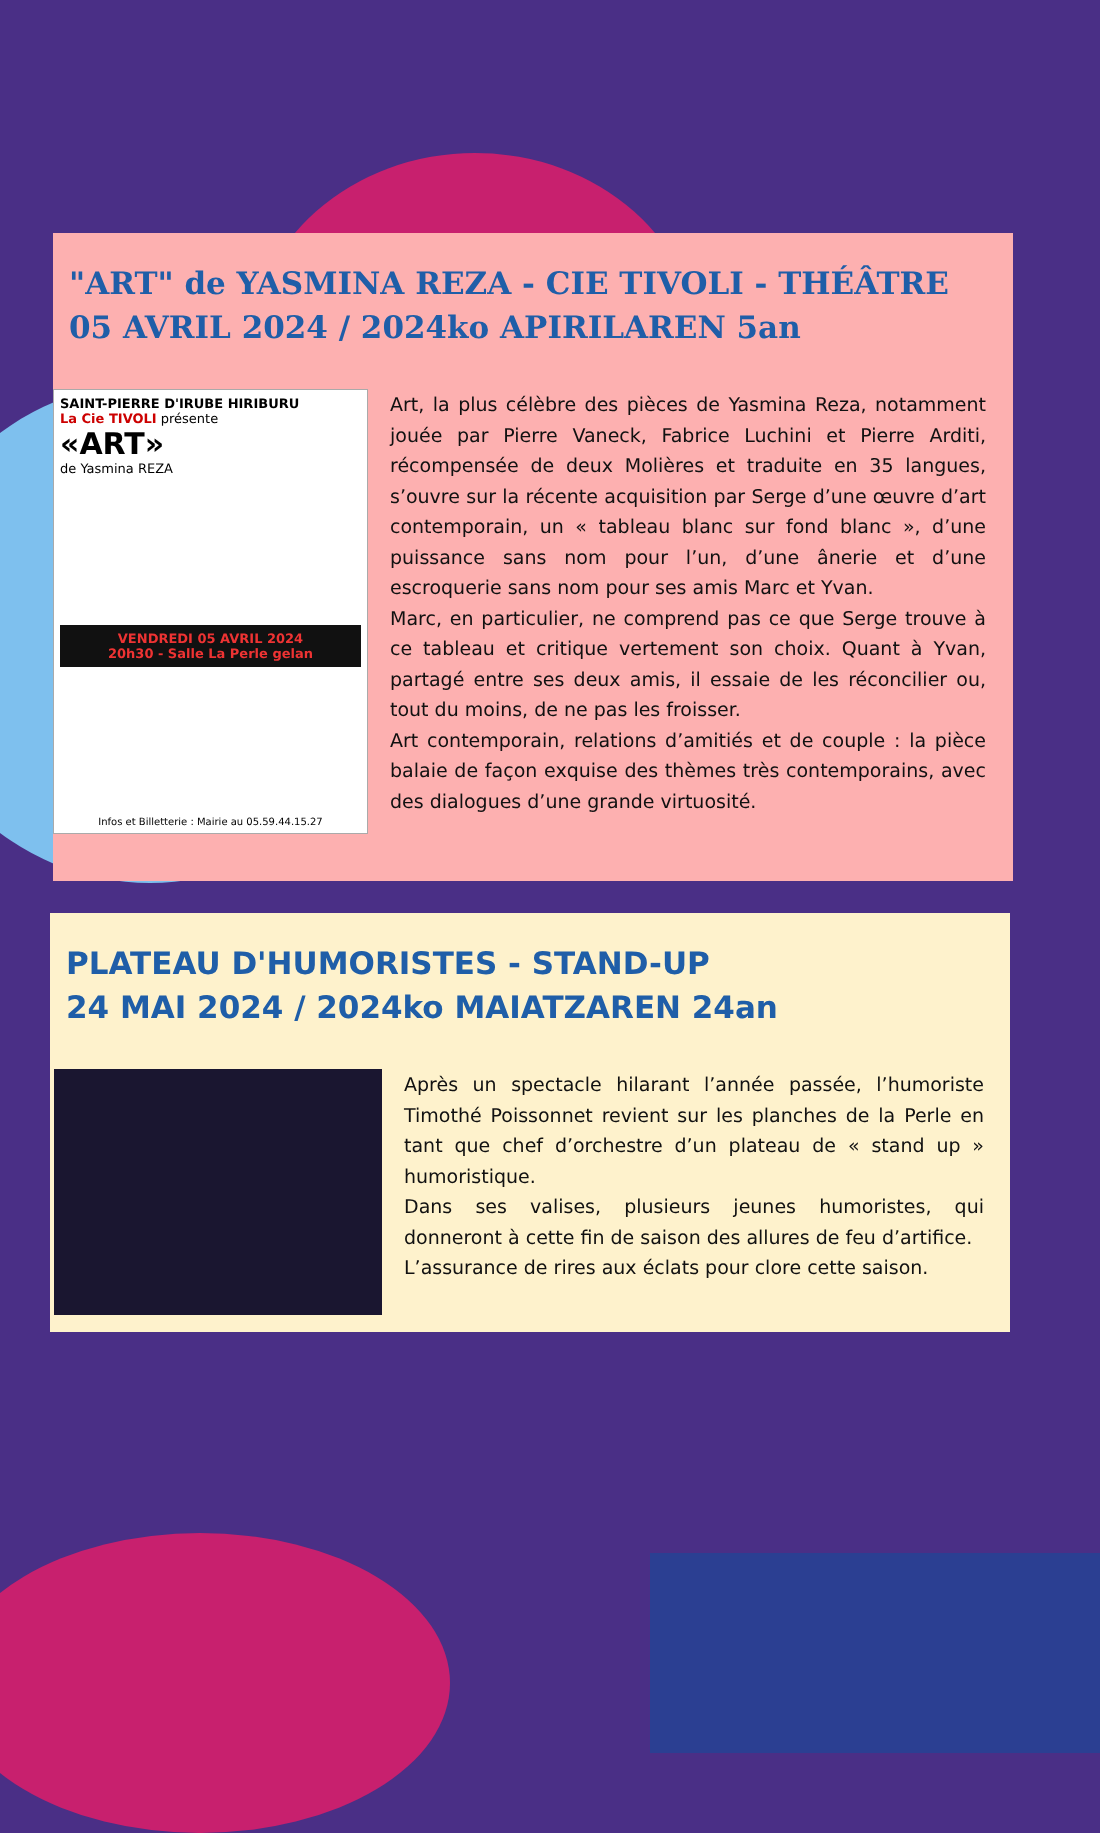"ART" de YASMINA REZA - CIE TIVOLI - THÉÂTRE
05 AVRIL 2024 / 2024ko APIRILAREN 5an
SAINT-PIERRE D'IRUBE HIRIBURU
La Cie TIVOLI présente
«ART»
de Yasmina REZA
VENDREDI 05 AVRIL 2024
20h30 - Salle La Perle gelan
Infos et Billetterie : Mairie au 05.59.44.15.27
Art, la plus célèbre des pièces de Yasmina Reza, notamment jouée par Pierre Vaneck, Fabrice Luchini et Pierre Arditi, récompensée de deux Molières et traduite en 35 langues, s’ouvre sur la récente acquisition par Serge d’une œuvre d’art contemporain, un « tableau blanc sur fond blanc », d’une puissance sans nom pour l’un, d’une ânerie et d’une escroquerie sans nom pour ses amis Marc et Yvan.
Marc, en particulier, ne comprend pas ce que Serge trouve à ce tableau et critique vertement son choix. Quant à Yvan, partagé entre ses deux amis, il essaie de les réconcilier ou, tout du moins, de ne pas les froisser.
Art contemporain, relations d’amitiés et de couple : la pièce balaie de façon exquise des thèmes très contemporains, avec des dialogues d’une grande virtuosité.
PLATEAU D'HUMORISTES - STAND-UP
24 MAI 2024 / 2024ko MAIATZAREN 24an
Après un spectacle hilarant l’année passée, l’humoriste Timothé Poissonnet revient sur les planches de la Perle en tant que chef d’orchestre d’un plateau de « stand up » humoristique.
Dans ses valises, plusieurs jeunes humoristes, qui donneront à cette fin de saison des allures de feu d’artifice.
L’assurance de rires aux éclats pour clore cette saison.